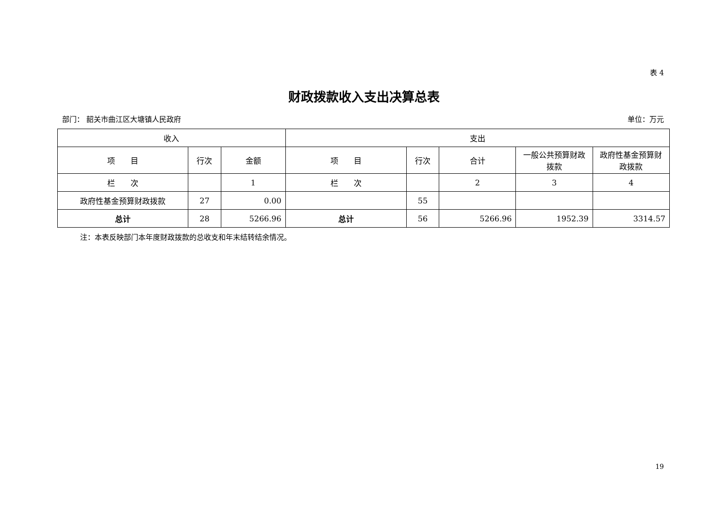表 4
财政拨款收入支出决算总表
部门： 韶关市曲江区大塘镇人民政府 单位：万元
| 收入 | | | 支出 | | | | |
| --- | --- | --- | --- | --- | --- | --- | --- |
| 项 目 | 行次 | 金额 | 项 目 | 行次 | 合计 | 一般公共预算财政拨款 | 政府性基金预算财政拨款 |
| 栏 次 | | 1 | 栏 次 | | 2 | 3 | 4 |
| 政府性基金预算财政拨款 | 27 | 0.00 | | 55 | | | |
| 总计 | 28 | 5266.96 | 总计 | 56 | 5266.96 | 1952.39 | 3314.57 |
注：本表反映部门本年度财政拨款的总收支和年末结转结余情况。
19